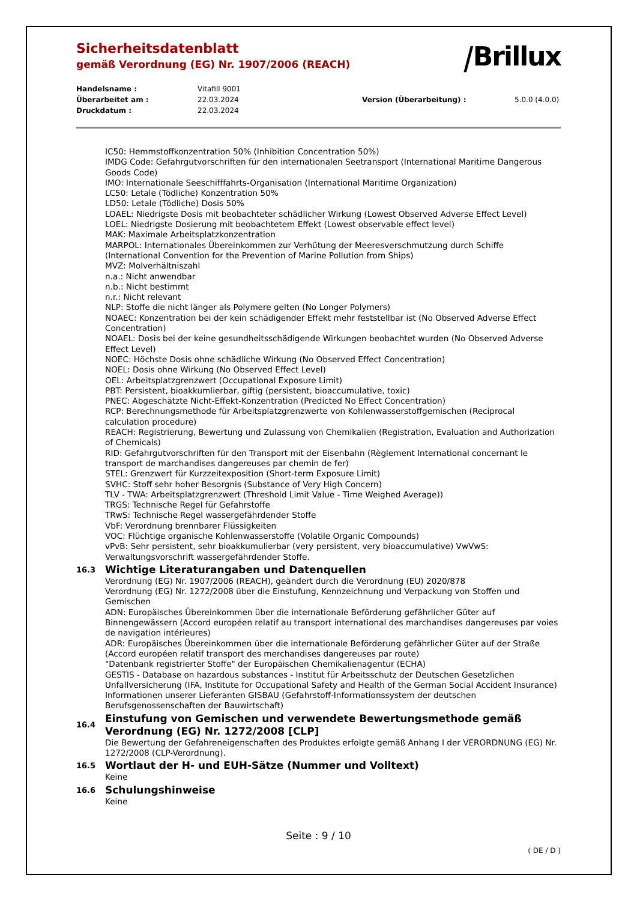Sicherheitsdatenblatt
gemäß Verordnung (EG) Nr. 1907/2006 (REACH)
⧸Brillux
Handelsname :
Vitafill 9001
Überarbeitet am :
22.03.2024
Version (Überarbeitung) :
5.0.0 (4.0.0)
Druckdatum :
22.03.2024
IC50: Hemmstoffkonzentration 50% (Inhibition Concentration 50%)
IMDG Code: Gefahrgutvorschriften für den internationalen Seetransport (International Maritime Dangerous Goods Code)
IMO: Internationale Seeschifffahrts-Organisation (International Maritime Organization)
LC50: Letale (Tödliche) Konzentration 50%
LD50: Letale (Tödliche) Dosis 50%
LOAEL: Niedrigste Dosis mit beobachteter schädlicher Wirkung (Lowest Observed Adverse Effect Level)
LOEL: Niedrigste Dosierung mit beobachtetem Effekt (Lowest observable effect level)
MAK: Maximale Arbeitsplatzkonzentration
MARPOL: Internationales Übereinkommen zur Verhütung der Meeresverschmutzung durch Schiffe (International Convention for the Prevention of Marine Pollution from Ships)
MVZ: Molverhältniszahl
n.a.: Nicht anwendbar
n.b.: Nicht bestimmt
n.r.: Nicht relevant
NLP: Stoffe die nicht länger als Polymere gelten (No Longer Polymers)
NOAEC: Konzentration bei der kein schädigender Effekt mehr feststellbar ist (No Observed Adverse Effect Concentration)
NOAEL: Dosis bei der keine gesundheitsschädigende Wirkungen beobachtet wurden (No Observed Adverse Effect Level)
NOEC: Höchste Dosis ohne schädliche Wirkung (No Observed Effect Concentration)
NOEL: Dosis ohne Wirkung (No Observed Effect Level)
OEL: Arbeitsplatzgrenzwert (Occupational Exposure Limit)
PBT: Persistent, bioakkumlierbar, giftig (persistent, bioaccumulative, toxic)
PNEC: Abgeschätzte Nicht-Effekt-Konzentration (Predicted No Effect Concentration)
RCP: Berechnungsmethode für Arbeitsplatzgrenzwerte von Kohlenwasserstoffgemischen (Reciprocal calculation procedure)
REACH: Registrierung, Bewertung und Zulassung von Chemikalien (Registration, Evaluation and Authorization of Chemicals)
RID: Gefahrgutvorschriften für den Transport mit der Eisenbahn (Règlement International concernant le transport de marchandises dangereuses par chemin de fer)
STEL: Grenzwert für Kurzzeitexposition (Short-term Exposure Limit)
SVHC: Stoff sehr hoher Besorgnis (Substance of Very High Concern)
TLV - TWA: Arbeitsplatzgrenzwert (Threshold Limit Value - Time Weighed Average))
TRGS: Technische Regel für Gefahrstoffe
TRwS: Technische Regel wassergefährdender Stoffe
VbF: Verordnung brennbarer Flüssigkeiten
VOC: Flüchtige organische Kohlenwasserstoffe (Volatile Organic Compounds)
vPvB: Sehr persistent, sehr bioakkumulierbar (very persistent, very bioaccumulative) VwVwS: Verwaltungsvorschrift wassergefährdender Stoffe.
16.3
Wichtige Literaturangaben und Datenquellen
Verordnung (EG) Nr. 1907/2006 (REACH), geändert durch die Verordnung (EU) 2020/878
Verordnung (EG) Nr. 1272/2008 über die Einstufung, Kennzeichnung und Verpackung von Stoffen und Gemischen
ADN: Europäisches Übereinkommen über die internationale Beförderung gefährlicher Güter auf Binnengewässern (Accord européen relatif au transport international des marchandises dangereuses par voies de navigation intérieures)
ADR: Europäisches Übereinkommen über die internationale Beförderung gefährlicher Güter auf der Straße (Accord européen relatif transport des merchandises dangereuses par route)
"Datenbank registrierter Stoffe" der Europäischen Chemikalienagentur (ECHA)
GESTIS - Database on hazardous substances - Institut für Arbeitsschutz der Deutschen Gesetzlichen Unfallversicherung (IFA, Institute for Occupational Safety and Health of the German Social Accident Insurance)
Informationen unserer Lieferanten GISBAU (Gefahrstoff-Informationssystem der deutschen Berufsgenossenschaften der Bauwirtschaft)
16.4
Einstufung von Gemischen und verwendete Bewertungsmethode gemäß Verordnung (EG) Nr. 1272/2008 [CLP]
Die Bewertung der Gefahreneigenschaften des Produktes erfolgte gemäß Anhang I der VERORDNUNG (EG) Nr. 1272/2008 (CLP-Verordnung).
16.5
Wortlaut der H- und EUH-Sätze (Nummer und Volltext)
Keine
16.6
Schulungshinweise
Keine
Seite : 9 / 10
( DE / D )